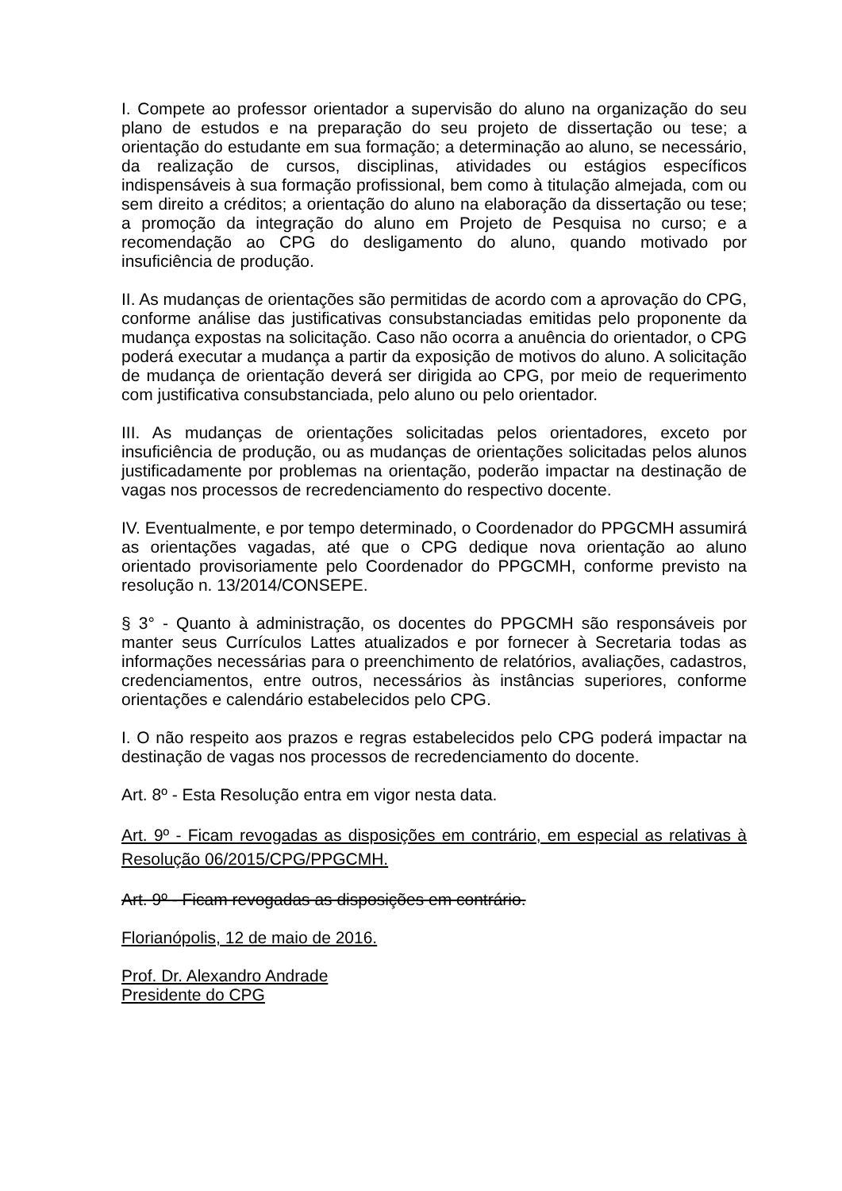I. Compete ao professor orientador a supervisão do aluno na organização do seu plano de estudos e na preparação do seu projeto de dissertação ou tese; a orientação do estudante em sua formação; a determinação ao aluno, se necessário, da realização de cursos, disciplinas, atividades ou estágios específicos indispensáveis à sua formação profissional, bem como à titulação almejada, com ou sem direito a créditos; a orientação do aluno na elaboração da dissertação ou tese; a promoção da integração do aluno em Projeto de Pesquisa no curso; e a recomendação ao CPG do desligamento do aluno, quando motivado por insuficiência de produção.
II. As mudanças de orientações são permitidas de acordo com a aprovação do CPG, conforme análise das justificativas consubstanciadas emitidas pelo proponente da mudança expostas na solicitação. Caso não ocorra a anuência do orientador, o CPG poderá executar a mudança a partir da exposição de motivos do aluno. A solicitação de mudança de orientação deverá ser dirigida ao CPG, por meio de requerimento com justificativa consubstanciada, pelo aluno ou pelo orientador.
III. As mudanças de orientações solicitadas pelos orientadores, exceto por insuficiência de produção, ou as mudanças de orientações solicitadas pelos alunos justificadamente por problemas na orientação, poderão impactar na destinação de vagas nos processos de recredenciamento do respectivo docente.
IV. Eventualmente, e por tempo determinado, o Coordenador do PPGCMH assumirá as orientações vagadas, até que o CPG dedique nova orientação ao aluno orientado provisoriamente pelo Coordenador do PPGCMH, conforme previsto na resolução n. 13/2014/CONSEPE.
§ 3° - Quanto à administração, os docentes do PPGCMH são responsáveis por manter seus Currículos Lattes atualizados e por fornecer à Secretaria todas as informações necessárias para o preenchimento de relatórios, avaliações, cadastros, credenciamentos, entre outros, necessários às instâncias superiores, conforme orientações e calendário estabelecidos pelo CPG.
I. O não respeito aos prazos e regras estabelecidos pelo CPG poderá impactar na destinação de vagas nos processos de recredenciamento do docente.
Art. 8º - Esta Resolução entra em vigor nesta data.
Art. 9º - Ficam revogadas as disposições em contrário, em especial as relativas à Resolução 06/2015/CPG/PPGCMH.
Art. 9º - Ficam revogadas as disposições em contrário.
Florianópolis, 12 de maio de 2016.
Prof. Dr. Alexandro Andrade
Presidente do CPG